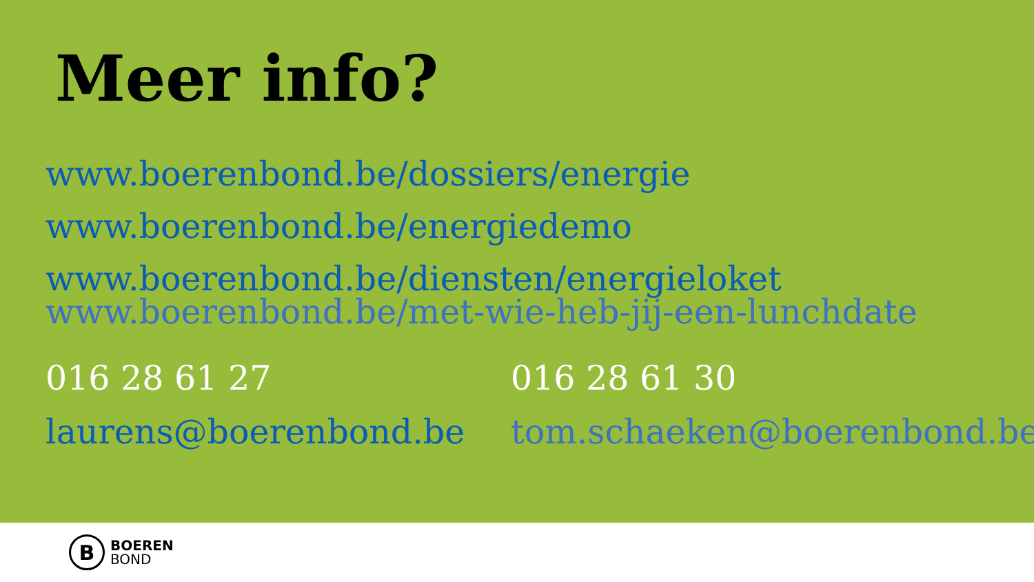Meer info?
www.boerenbond.be/dossiers/energie
www.boerenbond.be/energiedemo
www.boerenbond.be/diensten/energieloket
www.boerenbond.be/met-wie-heb-jij-een-lunchdate
016 28 61 27
laurens@boerenbond.be
016 28 61 30
tom.schaeken@boerenbond.be
B
BOEREN
BOND